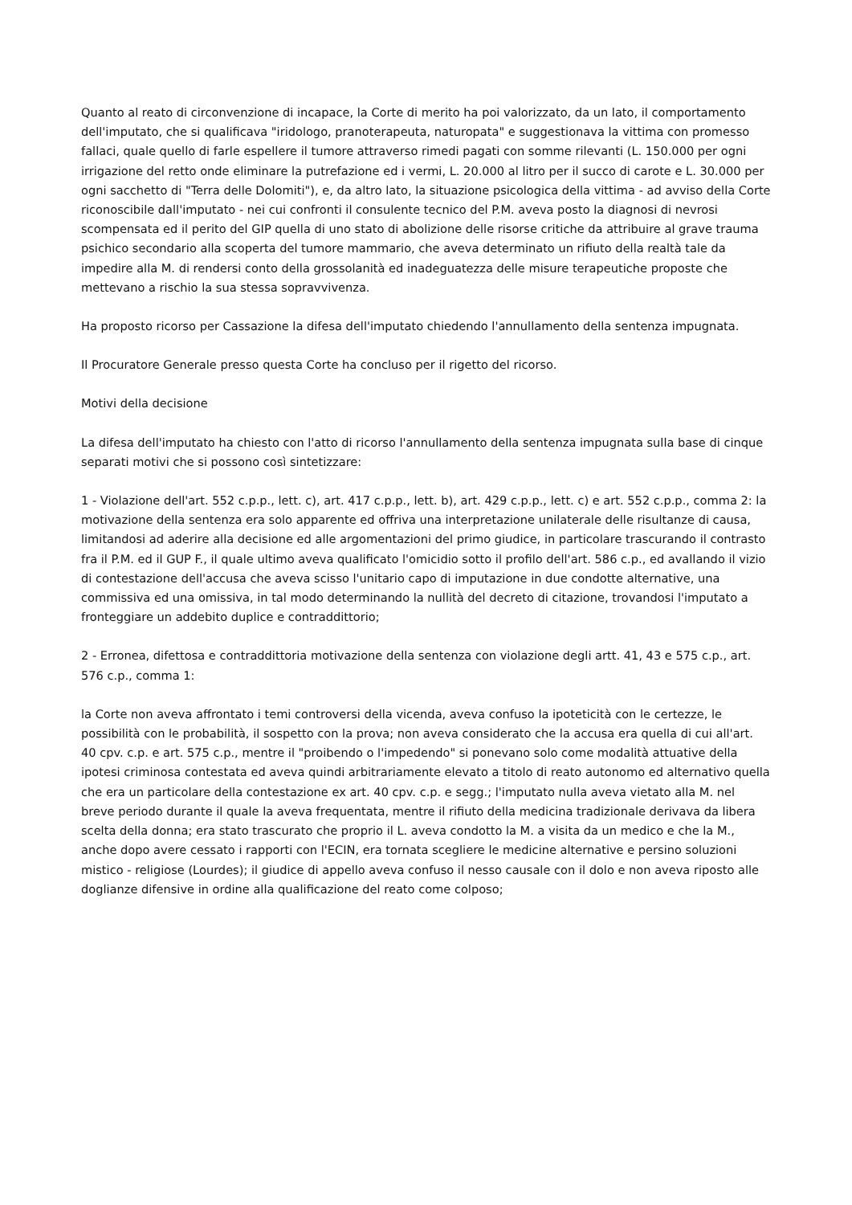Quanto al reato di circonvenzione di incapace, la Corte di merito ha poi valorizzato, da un lato, il comportamento dell'imputato, che si qualificava "iridologo, pranoterapeuta, naturopata" e suggestionava la vittima con promesso fallaci, quale quello di farle espellere il tumore attraverso rimedi pagati con somme rilevanti (L. 150.000 per ogni irrigazione del retto onde eliminare la putrefazione ed i vermi, L. 20.000 al litro per il succo di carote e L. 30.000 per ogni sacchetto di "Terra delle Dolomiti"), e, da altro lato, la situazione psicologica della vittima - ad avviso della Corte riconoscibile dall'imputato - nei cui confronti il consulente tecnico del P.M. aveva posto la diagnosi di nevrosi scompensata ed il perito del GIP quella di uno stato di abolizione delle risorse critiche da attribuire al grave trauma psichico secondario alla scoperta del tumore mammario, che aveva determinato un rifiuto della realtà tale da impedire alla M. di rendersi conto della grossolanità ed inadeguatezza delle misure terapeutiche proposte che mettevano a rischio la sua stessa sopravvivenza.
Ha proposto ricorso per Cassazione la difesa dell'imputato chiedendo l'annullamento della sentenza impugnata.
Il Procuratore Generale presso questa Corte ha concluso per il rigetto del ricorso.
Motivi della decisione
La difesa dell'imputato ha chiesto con l'atto di ricorso l'annullamento della sentenza impugnata sulla base di cinque separati motivi che si possono così sintetizzare:
1 - Violazione dell'art. 552 c.p.p., lett. c), art. 417 c.p.p., lett. b), art. 429 c.p.p., lett. c) e art. 552 c.p.p., comma 2: la motivazione della sentenza era solo apparente ed offriva una interpretazione unilaterale delle risultanze di causa, limitandosi ad aderire alla decisione ed alle argomentazioni del primo giudice, in particolare trascurando il contrasto fra il P.M. ed il GUP F., il quale ultimo aveva qualificato l'omicidio sotto il profilo dell'art. 586 c.p., ed avallando il vizio di contestazione dell'accusa che aveva scisso l'unitario capo di imputazione in due condotte alternative, una commissiva ed una omissiva, in tal modo determinando la nullità del decreto di citazione, trovandosi l'imputato a fronteggiare un addebito duplice e contraddittorio;
2 - Erronea, difettosa e contraddittoria motivazione della sentenza con violazione degli artt. 41, 43 e 575 c.p., art. 576 c.p., comma 1:
la Corte non aveva affrontato i temi controversi della vicenda, aveva confuso la ipoteticità con le certezze, le possibilità con le probabilità, il sospetto con la prova; non aveva considerato che la accusa era quella di cui all'art. 40 cpv. c.p. e art. 575 c.p., mentre il "proibendo o l'impedendo" si ponevano solo come modalità attuative della ipotesi criminosa contestata ed aveva quindi arbitrariamente elevato a titolo di reato autonomo ed alternativo quella che era un particolare della contestazione ex art. 40 cpv. c.p. e segg.; l'imputato nulla aveva vietato alla M. nel breve periodo durante il quale la aveva frequentata, mentre il rifiuto della medicina tradizionale derivava da libera scelta della donna; era stato trascurato che proprio il L. aveva condotto la M. a visita da un medico e che la M., anche dopo avere cessato i rapporti con l'ECIN, era tornata scegliere le medicine alternative e persino soluzioni mistico - religiose (Lourdes); il giudice di appello aveva confuso il nesso causale con il dolo e non aveva riposto alle doglianze difensive in ordine alla qualificazione del reato come colposo;